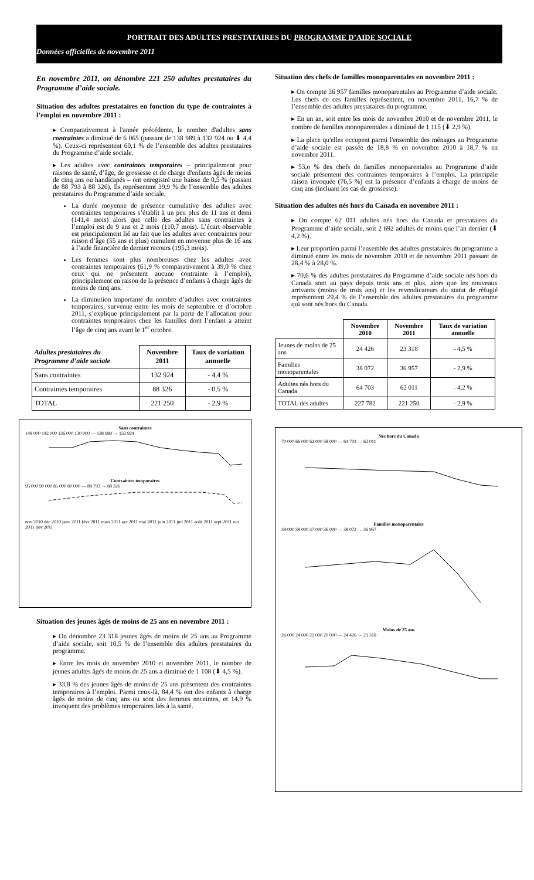PORTRAIT DES ADULTES PRESTATAIRES DU PROGRAMME D’AIDE SOCIALE
Données officielles de novembre 2011
En novembre 2011, on dénombre 221 250 adultes prestataires du Programme d’aide sociale.
Situation des adultes prestataires en fonction du type de contraintes à l’emploi en novembre 2011 :
▸ Comparativement à l'année précédente, le nombre d'adultes sans contraintes a diminué de 6 065 (passant de 138 989 à 132 924 ou ⬇ 4,4 %). Ceux-ci représentent 60,1 % de l’ensemble des adultes prestataires du Programme d’aide sociale.
▸ Les adultes avec contraintes temporaires – principalement pour raisons de santé, d’âge, de grossesse et de charge d'enfants âgés de moins de cinq ans ou handicapés – ont enregistré une baisse de 0,5 % (passant de 88 793 à 88 326). Ils représentent 39,9 % de l’ensemble des adultes prestataires du Programme d’aide sociale.
La durée moyenne de présence cumulative des adultes avec contraintes temporaires s’établit à un peu plus de 11 ans et demi (141,4 mois) alors que celle des adultes sans contraintes à l’emploi est de 9 ans et 2 mois (110,7 mois). L’écart observable est principalement lié au fait que les adultes avec contraintes pour raison d’âge (55 ans et plus) cumulent en moyenne plus de 16 ans à l’aide financière de dernier recours (195,3 mois).
Les femmes sont plus nombreuses chez les adultes avec contraintes temporaires (61,9 % comparativement à 39,0 % chez ceux qui ne présentent aucune contrainte à l’emploi), principalement en raison de la présence d’enfants à charge âgés de moins de cinq ans.
La diminution importante du nombre d’adultes avec contraintes temporaires, survenue entre les mois de septembre et d’octobre 2011, s’explique principalement par la perte de l’allocation pour contraintes temporaires chez les familles dont l’enfant a atteint l’âge de cinq ans avant le 1<sup>er</sup> octobre.
| Adultes prestataires du Programme d’aide sociale | Novembre 2011 | Taux de variation annuelle |
| --- | --- | --- |
| Sans contraintes | 132 924 | - 4,4 % |
| Contraintes temporaires | 88 326 | - 0,5 % |
| TOTAL | 221 250 | - 2,9 % |
Sans contraintes
148 000 142 000 136 000 130 000 — 138 989 → 132 924
Contraintes temporaires
95 000 90 000 85 000 80 000 — 88 793 → 88 326
nov 2010 déc 2010 janv 2011 févr 2011 mars 2011 avr 2011 mai 2011 juin 2011 juil 2011 août 2011 sept 2011 oct 2011 nov 2011
Situation des jeunes âgés de moins de 25 ans en novembre 2011 :
▸ On dénombre 23 318 jeunes âgés de moins de 25 ans au Programme d’aide sociale, soit 10,5 % de l’ensemble des adultes prestataires du programme.
▸ Entre les mois de novembre 2010 et novembre 2011, le nombre de jeunes adultes âgés de moins de 25 ans a diminué de 1 108 (⬇ 4,5 %).
▸ 33,8 % des jeunes âgés de moins de 25 ans présentent des contraintes temporaires à l’emploi. Parmi ceux-là, 84,4 % ont des enfants à charge âgés de moins de cinq ans ou sont des femmes enceintes, et 14,9 % invoquent des problèmes temporaires liés à la santé.
Situation des chefs de familles monoparentales en novembre 2011 :
▸ On compte 36 957 familles monoparentales au Programme d’aide sociale. Les chefs de ces familles représentent, en novembre 2011, 16,7 % de l’ensemble des adultes prestataires du programme.
▸ En un an, soit entre les mois de novembre 2010 et de novembre 2011, le nombre de familles monoparentales a diminué de 1 115 (⬇ 2,9 %).
▸ La place qu'elles occupent parmi l'ensemble des ménages au Programme d’aide sociale est passée de 18,8 % en novembre 2010 à 18,7 % en novembre 2011.
▸ 53,o % des chefs de familles monoparentales au Programme d’aide sociale présentent des contraintes temporaires à l’emploi. La principale raison invoquée (76,5 %) est la présence d’enfants à charge de moins de cinq ans (incluant les cas de grossesse).
Situation des adultes nés hors du Canada en novembre 2011 :
▸ On compte 62 011 adultes nés hors du Canada et prestataires du Programme d’aide sociale, soit 2 692 adultes de moins que l’an dernier (⬇ 4,2 %).
▸ Leur proportion parmi l’ensemble des adultes prestataires du programme a diminué entre les mois de novembre 2010 et de novembre 2011 passant de 28,4 % à 28,0 %.
▸ 70,6 % des adultes prestataires du Programme d’aide sociale nés hors du Canada sont au pays depuis trois ans et plus, alors que les nouveaux arrivants (moins de trois ans) et les revendicateurs du statut de réfugié représentent 29,4 % de l’ensemble des adultes prestataires du programme qui sont nés hors du Canada.
| | Novembre 2010 | Novembre 2011 | Taux de variation annuelle |
| --- | --- | --- | --- |
| Jeunes de moins de 25 ans | 24 426 | 23 318 | - 4,5 % |
| Familles monoparentales | 38 072 | 36 957 | - 2,9 % |
| Adultes nés hors du Canada | 64 703 | 62 011 | - 4,2 % |
| TOTAL des adultes | 227 782 | 221 250 | - 2,9 % |
Nés hors du Canada
70 000 66 000 62 000 58 000 — 64 703 → 62 011
Familles monoparentales
39 000 38 000 37 000 36 000 — 38 072 → 36 957
Moins de 25 ans
26 000 24 000 22 000 20 000 — 24 426 → 23 318